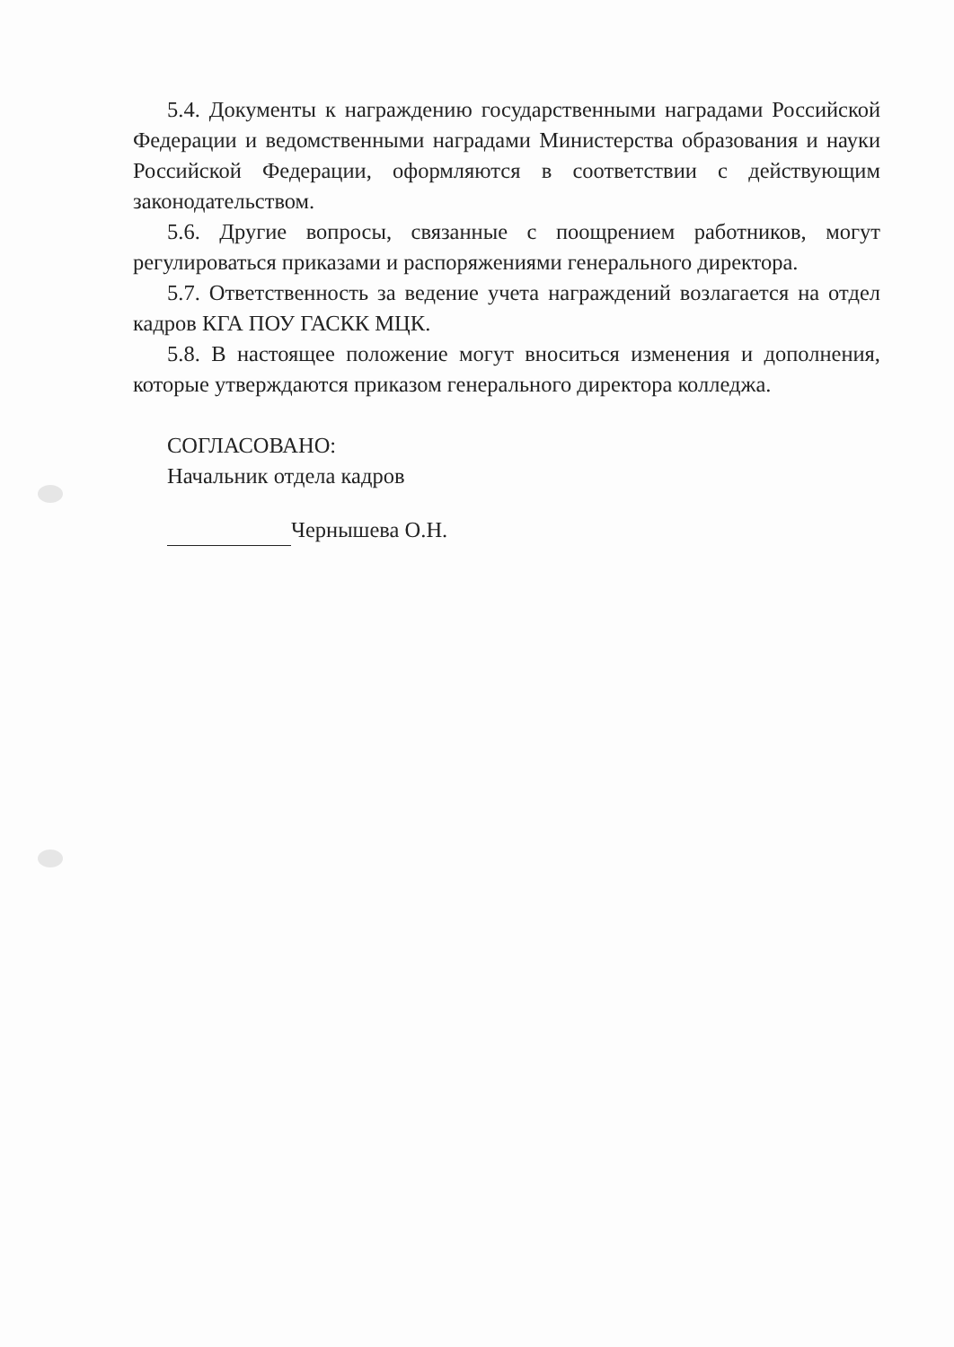5.4. Документы к награждению государственными наградами Российской Федерации и ведомственными наградами Министерства образования и науки Российской Федерации, оформляются в соответствии с действующим законодательством.
5.6. Другие вопросы, связанные с поощрением работников, могут регулироваться приказами и распоряжениями генерального директора.
5.7. Ответственность за ведение учета награждений возлагается на отдел кадров КГА ПОУ ГАСКК МЦК.
5.8. В настоящее положение могут вноситься изменения и дополнения, которые утверждаются приказом генерального директора колледжа.
СОГЛАСОВАНО:
Начальник отдела кадров
Чернышева О.Н.